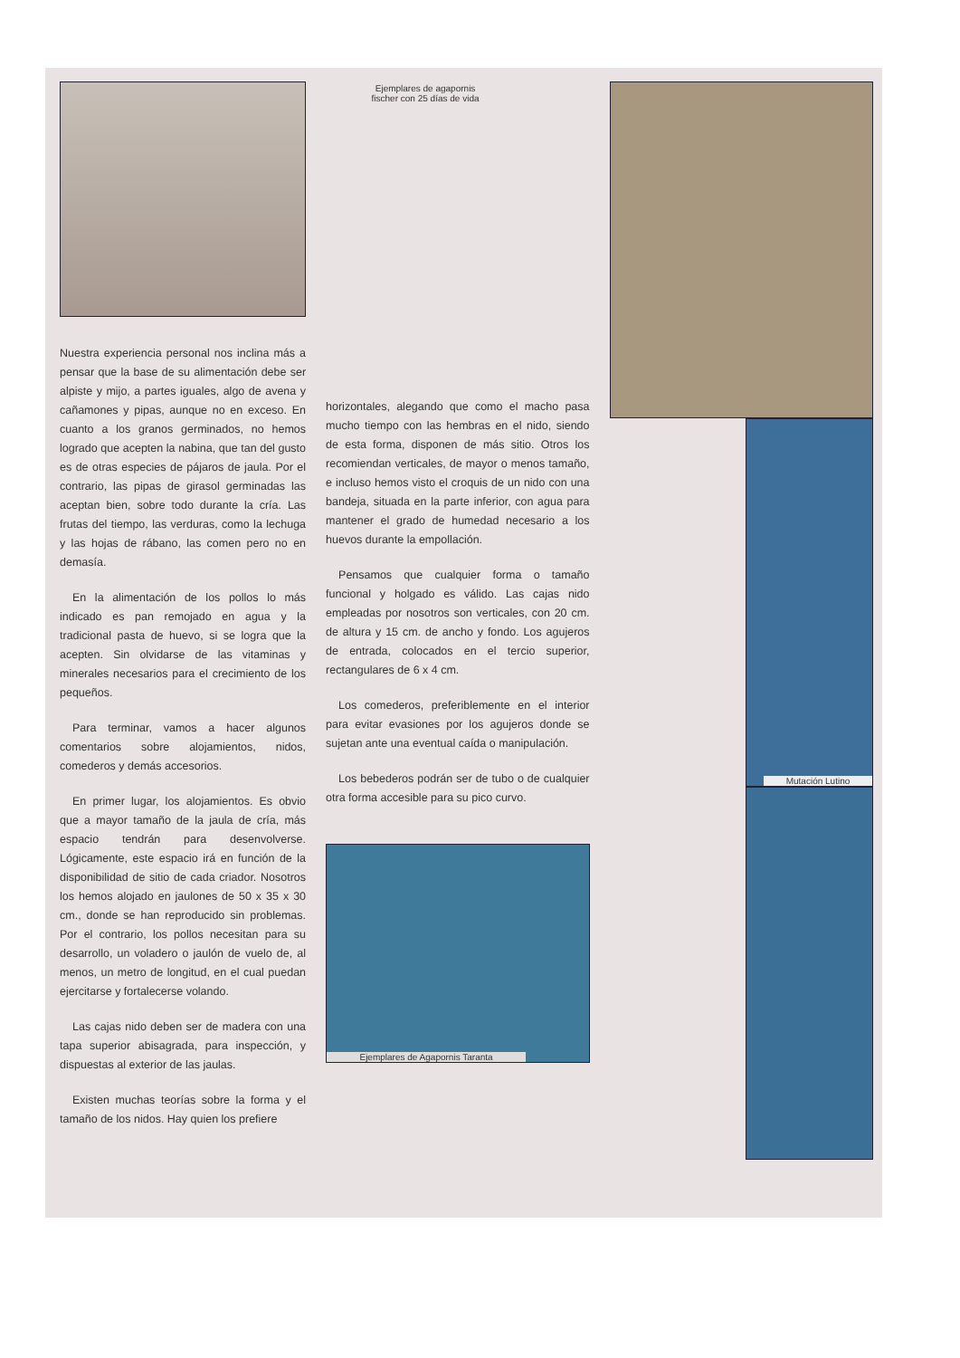Nuestra experiencia personal nos inclina más a pensar que la base de su alimentación debe ser alpiste y mijo, a partes iguales, algo de avena y cañamones y pipas, aunque no en exceso. En cuanto a los granos germinados, no hemos logrado que acepten la nabina, que tan del gusto es de otras especies de pájaros de jaula. Por el contrario, las pipas de girasol germinadas las aceptan bien, sobre todo durante la cría. Las frutas del tiempo, las verduras, como la lechuga y las hojas de rábano, las comen pero no en demasía.
En la alimentación de los pollos lo más indicado es pan remojado en agua y la tradicional pasta de huevo, si se logra que la acepten. Sin olvidarse de las vitaminas y minerales necesarios para el crecimiento de los pequeños.
Para terminar, vamos a hacer algunos comentarios sobre alojamientos, nidos, comederos y demás accesorios.
En primer lugar, los alojamientos. Es obvio que a mayor tamaño de la jaula de cría, más espacio tendrán para desenvolverse. Lógicamente, este espacio irá en función de la disponibilidad de sitio de cada criador. Nosotros los hemos alojado en jaulones de 50 x 35 x 30 cm., donde se han reproducido sin problemas. Por el contrario, los pollos necesitan para su desarrollo, un voladero o jaulón de vuelo de, al menos, un metro de longitud, en el cual puedan ejercitarse y fortalecerse volando.
Las cajas nido deben ser de madera con una tapa superior abisagrada, para inspección, y dispuestas al exterior de las jaulas.
Existen muchas teorías sobre la forma y el tamaño de los nidos. Hay quien los prefiere
Ejemplares de agapornis fischer con 25 días de vida
horizontales, alegando que como el macho pasa mucho tiempo con las hembras en el nido, siendo de esta forma, disponen de más sitio. Otros los recomiendan verticales, de mayor o menos tamaño, e incluso hemos visto el croquis de un nido con una bandeja, situada en la parte inferior, con agua para mantener el grado de humedad necesario a los huevos durante la empollación.
Pensamos que cualquier forma o tamaño funcional y holgado es válido. Las cajas nido empleadas por nosotros son verticales, con 20 cm. de altura y 15 cm. de ancho y fondo. Los agujeros de entrada, colocados en el tercio superior, rectangulares de 6 x 4 cm.
Los comederos, preferiblemente en el interior para evitar evasiones por los agujeros donde se sujetan ante una eventual caída o manipulación.
Los bebederos podrán ser de tubo o de cualquier otra forma accesible para su pico curvo.
Ejemplares de Agapornis Taranta
Mutación Lutino